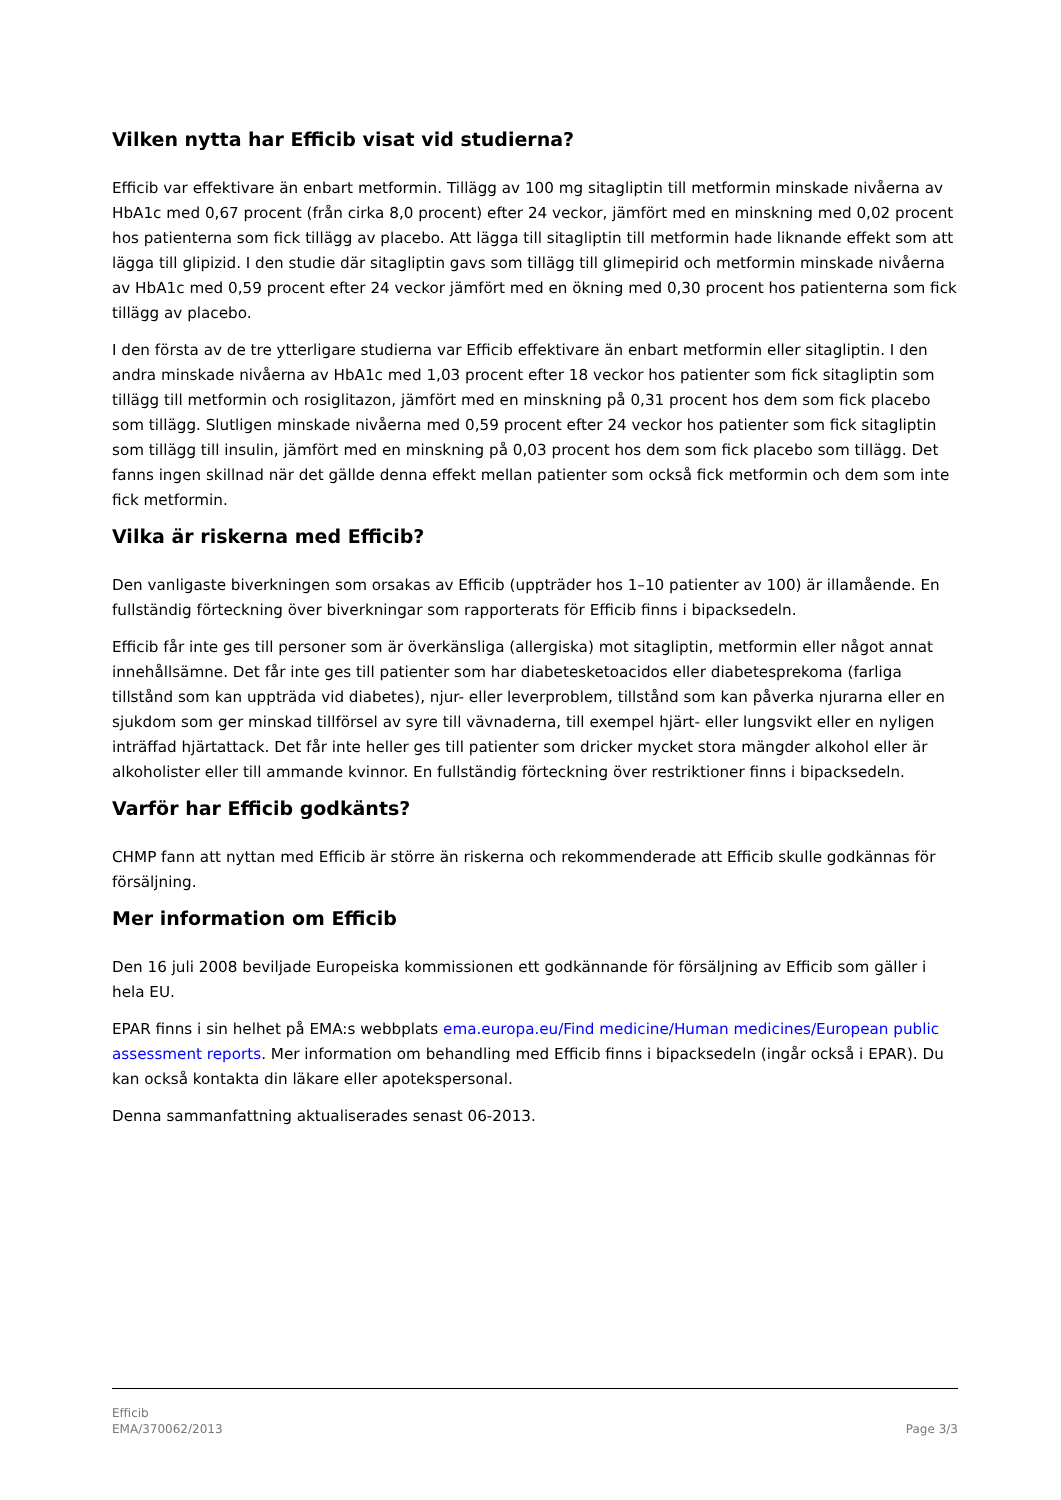Vilken nytta har Efficib visat vid studierna?
Efficib var effektivare än enbart metformin. Tillägg av 100 mg sitagliptin till metformin minskade nivåerna av HbA1c med 0,67 procent (från cirka 8,0 procent) efter 24 veckor, jämfört med en minskning med 0,02 procent hos patienterna som fick tillägg av placebo. Att lägga till sitagliptin till metformin hade liknande effekt som att lägga till glipizid. I den studie där sitagliptin gavs som tillägg till glimepirid och metformin minskade nivåerna av HbA1c med 0,59 procent efter 24 veckor jämfört med en ökning med 0,30 procent hos patienterna som fick tillägg av placebo.
I den första av de tre ytterligare studierna var Efficib effektivare än enbart metformin eller sitagliptin. I den andra minskade nivåerna av HbA1c med 1,03 procent efter 18 veckor hos patienter som fick sitagliptin som tillägg till metformin och rosiglitazon, jämfört med en minskning på 0,31 procent hos dem som fick placebo som tillägg. Slutligen minskade nivåerna med 0,59 procent efter 24 veckor hos patienter som fick sitagliptin som tillägg till insulin, jämfört med en minskning på 0,03 procent hos dem som fick placebo som tillägg. Det fanns ingen skillnad när det gällde denna effekt mellan patienter som också fick metformin och dem som inte fick metformin.
Vilka är riskerna med Efficib?
Den vanligaste biverkningen som orsakas av Efficib (uppträder hos 1–10 patienter av 100) är illamående. En fullständig förteckning över biverkningar som rapporterats för Efficib finns i bipacksedeln.
Efficib får inte ges till personer som är överkänsliga (allergiska) mot sitagliptin, metformin eller något annat innehållsämne. Det får inte ges till patienter som har diabetesketoacidos eller diabetesprekoma (farliga tillstånd som kan uppträda vid diabetes), njur- eller leverproblem, tillstånd som kan påverka njurarna eller en sjukdom som ger minskad tillförsel av syre till vävnaderna, till exempel hjärt- eller lungsvikt eller en nyligen inträffad hjärtattack. Det får inte heller ges till patienter som dricker mycket stora mängder alkohol eller är alkoholister eller till ammande kvinnor. En fullständig förteckning över restriktioner finns i bipacksedeln.
Varför har Efficib godkänts?
CHMP fann att nyttan med Efficib är större än riskerna och rekommenderade att Efficib skulle godkännas för försäljning.
Mer information om Efficib
Den 16 juli 2008 beviljade Europeiska kommissionen ett godkännande för försäljning av Efficib som gäller i hela EU.
EPAR finns i sin helhet på EMA:s webbplats ema.europa.eu/Find medicine/Human medicines/European public assessment reports. Mer information om behandling med Efficib finns i bipacksedeln (ingår också i EPAR). Du kan också kontakta din läkare eller apotekspersonal.
Denna sammanfattning aktualiserades senast 06-2013.
Efficib
EMA/370062/2013
Page 3/3